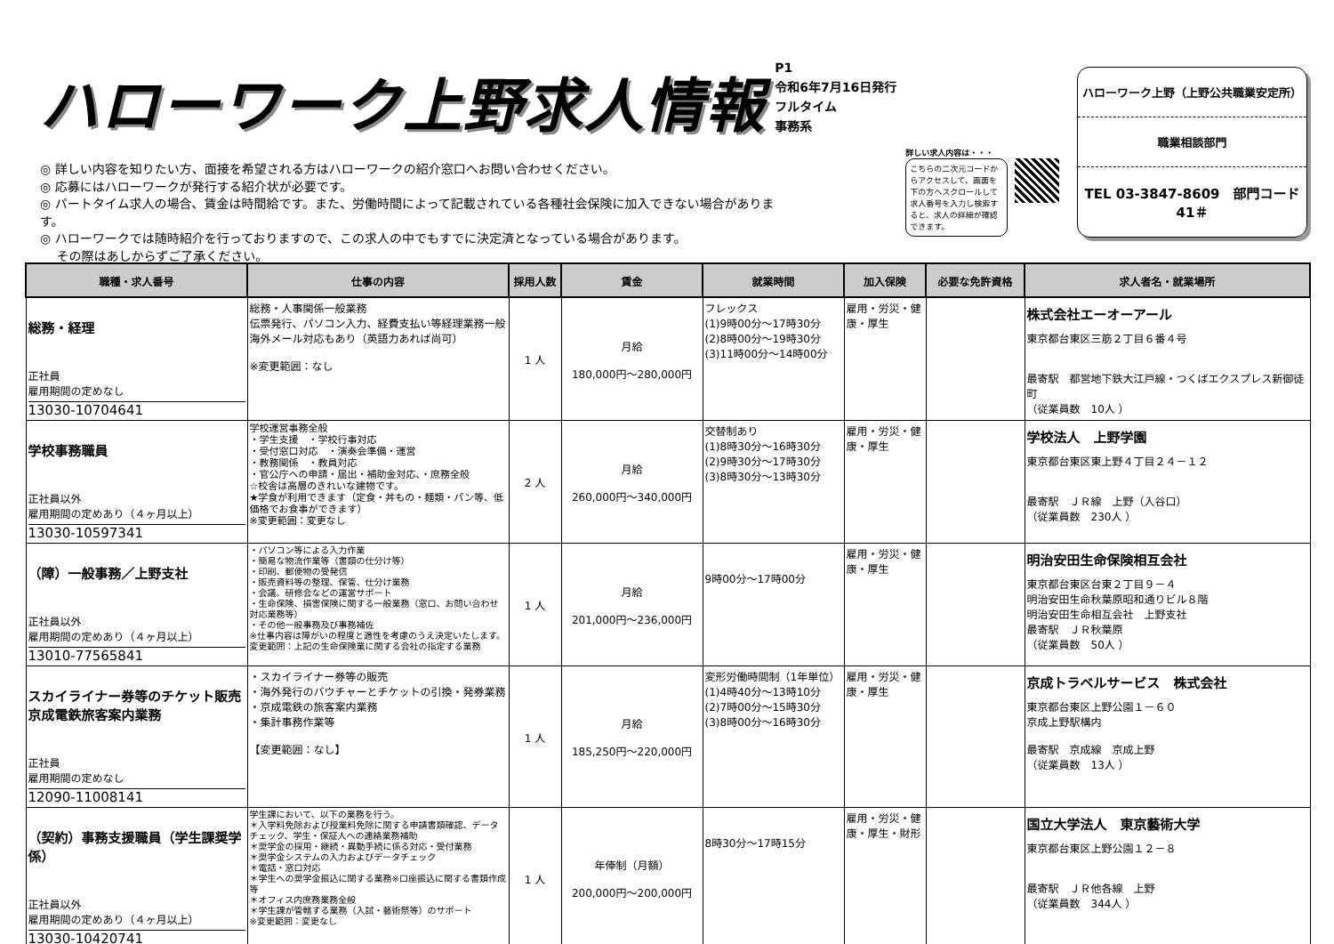ハローワーク上野求人情報
◎ 詳しい内容を知りたい方、面接を希望される方はハローワークの紹介窓口へお問い合わせください。
◎ 応募にはハローワークが発行する紹介状が必要です。
◎ パートタイム求人の場合、賃金は時間給です。また、労働時間によって記載されている各種社会保険に加入できない場合があります。
◎ ハローワークでは随時紹介を行っておりますので、この求人の中でもすでに決定済となっている場合があります。
　 その際はあしからずご了承ください。
P1
令和6年7月16日発行
フルタイム
事務系
詳しい求人内容は・・・
こちらの二次元コードからアクセスして、画面を下の方へスクロールして求人番号を入力し検索すると、求人の詳細が確認できます。
ハローワーク上野（上野公共職業安定所）
職業相談部門
TEL 03-3847-8609　部門コード41＃
| 職種・求人番号 | 仕事の内容 | 採用人数 | 賃金 | 就業時間 | 加入保険 | 必要な免許資格 | 求人者名・就業場所 |
| --- | --- | --- | --- | --- | --- | --- | --- |
| 総務・経理 正社員 雇用期間の定めなし 13030-10704641 | 総務・人事関係一般業務 伝票発行、パソコン入力、経費支払い等経理業務一般 海外メール対応もあり（英語力あれば尚可） ※変更範囲：なし | 1 人 | 月給 180,000円～280,000円 | フレックス (1)9時00分～17時30分 (2)8時00分～19時30分 (3)11時00分～14時00分 | 雇用・労災・健康・厚生 | | 株式会社エーオーアール 東京都台東区三筋２丁目６番４号 最寄駅 都営地下鉄大江戸線・つくばエクスプレス新御徒町 （従業員数 10人 ） |
| 学校事務職員 正社員以外 雇用期間の定めあり（４ヶ月以上） 13030-10597341 | 学校運営事務全般 ・学生支援 ・学校行事対応 ・受付窓口対応 ・演奏会準備・運営 ・教務関係 ・教員対応 ・官公庁への申請・届出・補助金対応、・庶務全般 ☆校舎は高層のきれいな建物です。 ★学食が利用できます（定食・丼もの・麺類・パン等、低価格でお食事ができます） ※変更範囲：変更なし | 2 人 | 月給 260,000円～340,000円 | 交替制あり (1)8時30分～16時30分 (2)9時30分～17時30分 (3)8時30分～13時30分 | 雇用・労災・健康・厚生 | | 学校法人 上野学園 東京都台東区東上野４丁目２４－１２ 最寄駅 ＪＲ線 上野（入谷口） （従業員数 230人 ） |
| （障）一般事務／上野支社 正社員以外 雇用期間の定めあり（４ヶ月以上） 13010-77565841 | ・パソコン等による入力作業 ・簡易な物流作業等（書類の仕分け等） ・印刷、郵便物の受発信 ・販売資料等の整理、保管、仕分け業務 ・会議、研修会などの運営サポート ・生命保険、損害保険に関する一般業務（窓口、お問い合わせ対応業務等） ・その他一般事務及び事務補佐 ※仕事内容は障がいの程度と適性を考慮のうえ決定いたします。 変更範囲：上記の生命保険業に関する会社の指定する業務 | 1 人 | 月給 201,000円～236,000円 | 9時00分～17時00分 | 雇用・労災・健康・厚生 | | 明治安田生命保険相互会社 東京都台東区台東２丁目９－４ 明治安田生命秋葉原昭和通りビル８階 明治安田生命相互会社 上野支社 最寄駅 ＪＲ秋葉原 （従業員数 50人 ） |
| スカイライナー券等のチケット販売 京成電鉄旅客案内業務 正社員 雇用期間の定めなし 12090-11008141 | ・スカイライナー券等の販売 ・海外発行のバウチャーとチケットの引換・発券業務 ・京成電鉄の旅客案内業務 ・集計事務作業等 【変更範囲：なし】 | 1 人 | 月給 185,250円～220,000円 | 変形労働時間制（1年単位） (1)4時40分～13時10分 (2)7時00分～15時30分 (3)8時00分～16時30分 | 雇用・労災・健康・厚生 | | 京成トラベルサービス 株式会社 東京都台東区上野公園１－６０ 京成上野駅構内 最寄駅 京成線 京成上野 （従業員数 13人 ） |
| （契約）事務支援職員（学生課奨学係） 正社員以外 雇用期間の定めあり（４ヶ月以上） 13030-10420741 | 学生課において、以下の業務を行う。 ＊入学料免除および授業料免除に関する申請書類確認、データチェック、学生・保証人への連絡業務補助 ＊奨学金の採用・継続・異動手続に係る対応・受付業務 ＊奨学金システムの入力およびデータチェック ＊電話・窓口対応 ＊学生への奨学金振込に関する業務※口座振込に関する書類作成等 ＊オフィス内庶務業務全般 ＊学生課が管轄する業務（入試・藝術祭等）のサポート ※変更範囲：変更なし | 1 人 | 年俸制（月額） 200,000円～200,000円 | 8時30分～17時15分 | 雇用・労災・健康・厚生・財形 | | 国立大学法人 東京藝術大学 東京都台東区上野公園１２－８ 最寄駅 ＪＲ他各線 上野 （従業員数 344人 ） |